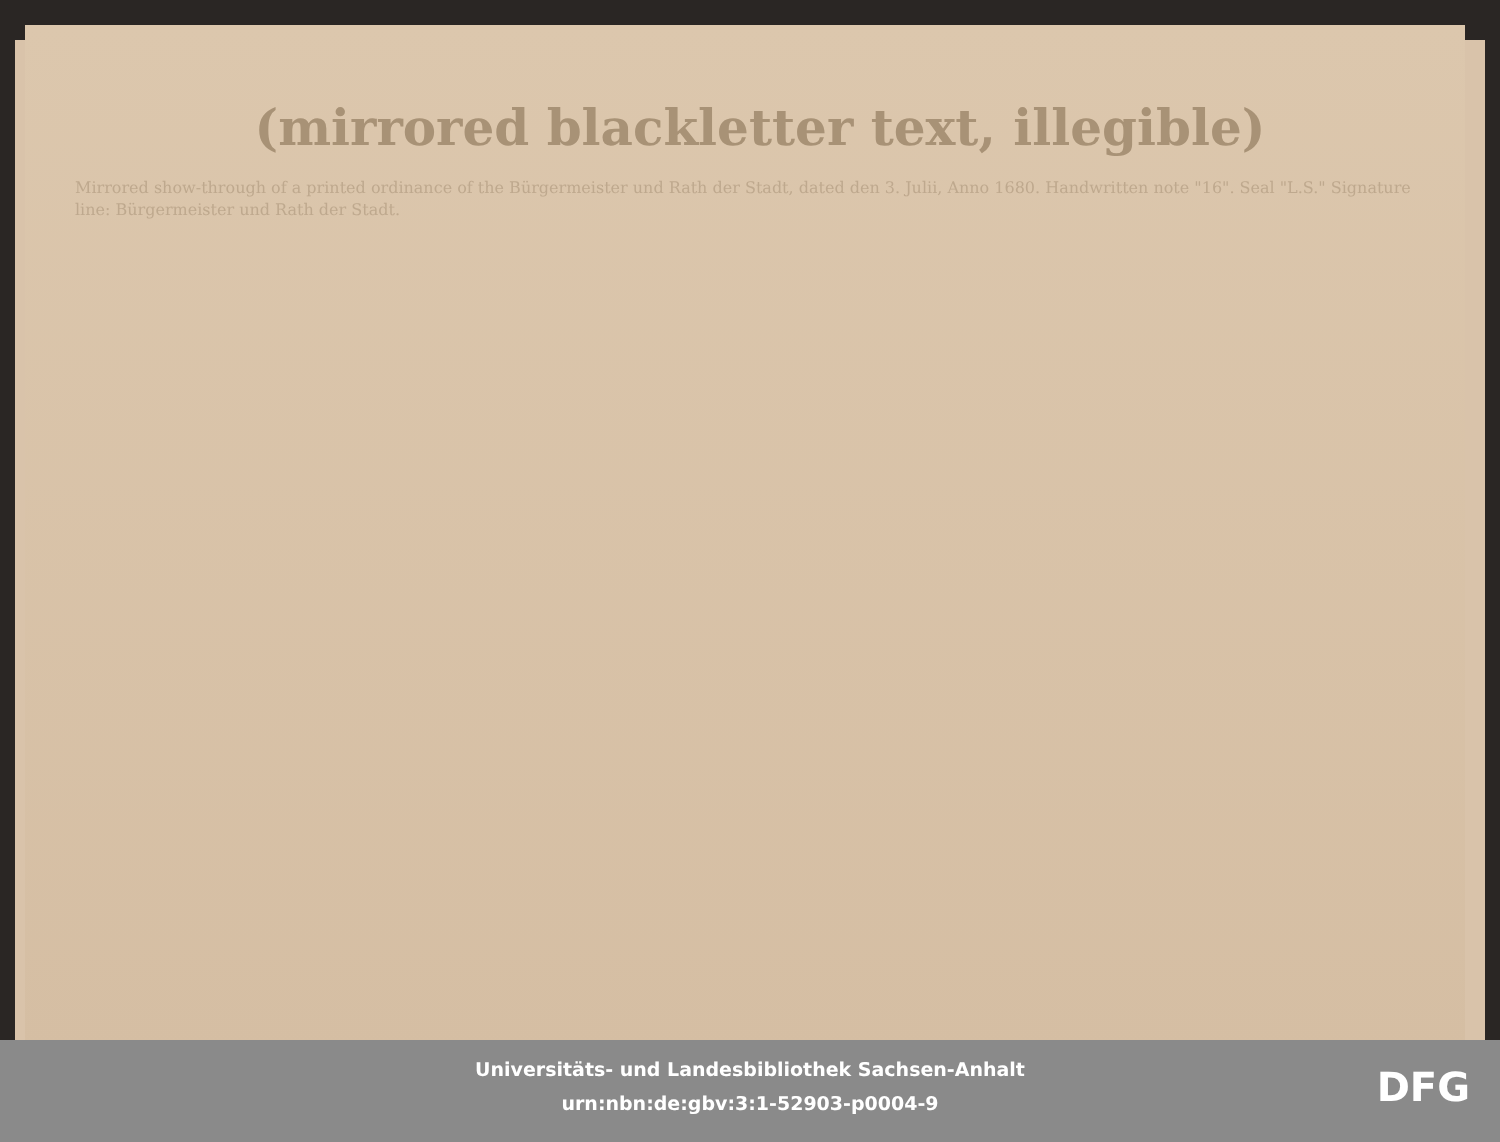(mirrored blackletter text, illegible)
Mirrored show-through of a printed ordinance of the Bürgermeister und Rath der Stadt, dated den 3. Julii, Anno 1680. Handwritten note "16". Seal "L.S." Signature line: Bürgermeister und Rath der Stadt.
Universitäts- und Landesbibliothek Sachsen-Anhalt
urn:nbn:de:gbv:3:1-52903-p0004-9
DFG